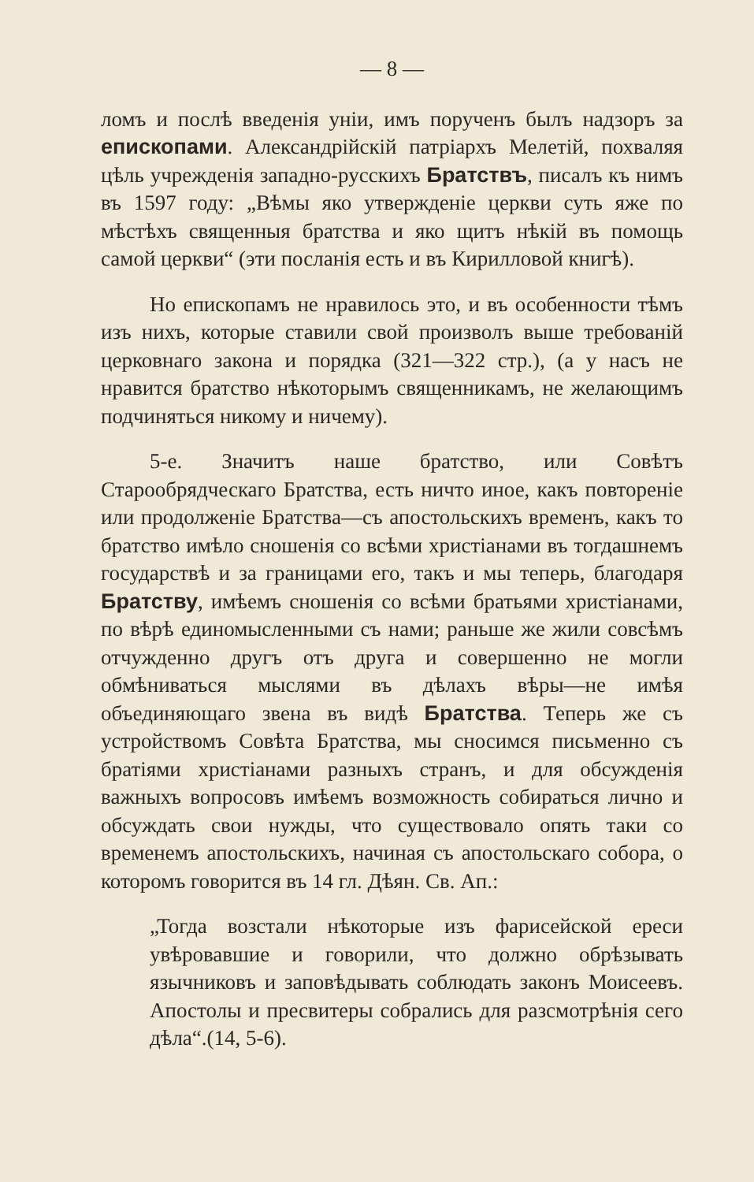— 8 —
ломъ и послѣ введенія уніи, имъ порученъ былъ надзоръ за епископами. Александрійскій патріархъ Мелетій, похваляя цѣль учрежденія западно-русскихъ Братствъ, писалъ къ нимъ въ 1597 году: „Вѣмы яко утвержденіе церкви суть яже по мѣстѣхъ священныя братства и яко щитъ нѣкій въ помощь самой церкви“ (эти посланія есть и въ Кирилловой книгѣ).
Но епископамъ не нравилось это, и въ особенности тѣмъ изъ нихъ, которые ставили свой произволъ выше требованій церковнаго закона и порядка (321—322 стр.), (а у насъ не нравится братство нѣкоторымъ священникамъ, не желающимъ подчиняться никому и ничему).
5-е. Значитъ наше братство, или Совѣтъ Старообрядческаго Братства, есть ничто иное, какъ повтореніе или продолженіе Братства—съ апостольскихъ временъ, какъ то братство имѣло сношенія со всѣми христіанами въ тогдашнемъ государствѣ и за границами его, такъ и мы теперь, благодаря Братству, имѣемъ сношенія со всѣми братьями христіанами, по вѣрѣ единомысленными съ нами; раньше же жили совсѣмъ отчужденно другъ отъ друга и совершенно не могли обмѣниваться мыслями въ дѣлахъ вѣры—не имѣя объединяющаго звена въ видѣ Братства. Теперь же съ устройствомъ Совѣта Братства, мы сносимся письменно съ братіями христіанами разныхъ странъ, и для обсужденія важныхъ вопросовъ имѣемъ возможность собираться лично и обсуждать свои нужды, что существовало опять таки со временемъ апостольскихъ, начиная съ апостольскаго собора, о которомъ говорится въ 14 гл. Дѣян. Св. Ап.:
„Тогда возстали нѣкоторые изъ фарисейской ереси увѣровавшие и говорили, что должно обрѣзывать язычниковъ и заповѣдывать соблюдать законъ Моисеевъ. Апостолы и пресвитеры собрались для разсмотрѣнія сего дѣла“.(14, 5-6).